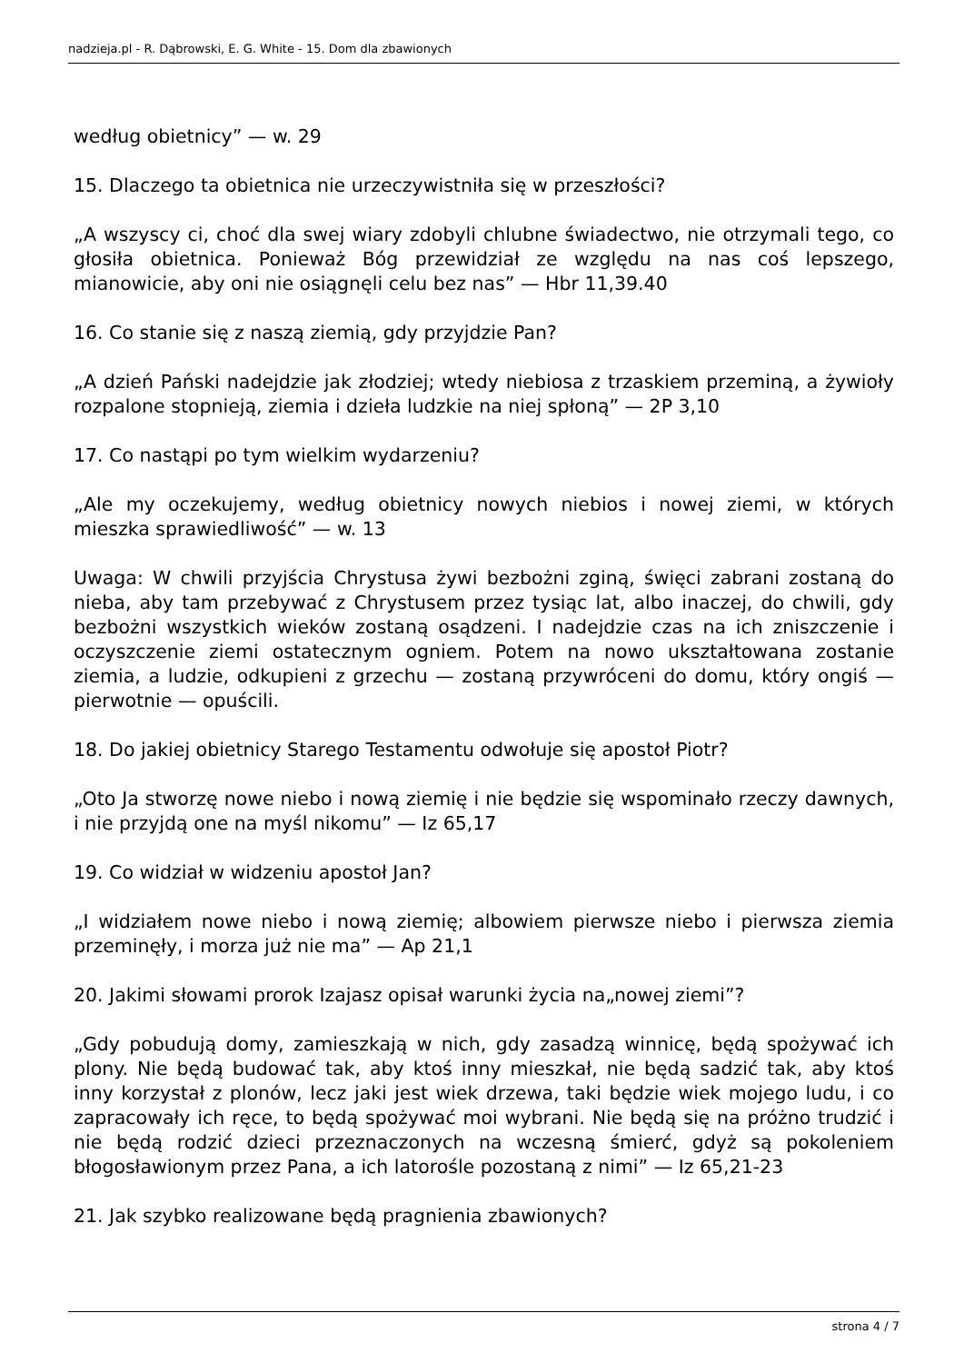nadzieja.pl - R. Dąbrowski, E. G. White - 15. Dom dla zbawionych
według obietnicy” — w. 29
15. Dlaczego ta obietnica nie urzeczywistniła się w przeszłości?
„A wszyscy ci, choć dla swej wiary zdobyli chlubne świadectwo, nie otrzymali tego, co głosiła obietnica. Ponieważ Bóg przewidział ze względu na nas coś lepszego, mianowicie, aby oni nie osiągnęli celu bez nas” — Hbr 11,39.40
16. Co stanie się z naszą ziemią, gdy przyjdzie Pan?
„A dzień Pański nadejdzie jak złodziej; wtedy niebiosa z trzaskiem przeminą, a żywioły rozpalone stopnieją, ziemia i dzieła ludzkie na niej spłoną” — 2P 3,10
17. Co nastąpi po tym wielkim wydarzeniu?
„Ale my oczekujemy, według obietnicy nowych niebios i nowej ziemi, w których mieszka sprawiedliwość” — w. 13
Uwaga: W chwili przyjścia Chrystusa żywi bezbożni zginą, święci zabrani zostaną do nieba, aby tam przebywać z Chrystusem przez tysiąc lat, albo inaczej, do chwili, gdy bezbożni wszystkich wieków zostaną osądzeni. I nadejdzie czas na ich zniszczenie i oczyszczenie ziemi ostatecznym ogniem. Potem na nowo ukształtowana zostanie ziemia, a ludzie, odkupieni z grzechu — zostaną przywróceni do domu, który ongiś — pierwotnie — opuścili.
18. Do jakiej obietnicy Starego Testamentu odwołuje się apostoł Piotr?
„Oto Ja stworzę nowe niebo i nową ziemię i nie będzie się wspominało rzeczy dawnych, i nie przyjdą one na myśl nikomu” — Iz 65,17
19. Co widział w widzeniu apostoł Jan?
„I widziałem nowe niebo i nową ziemię; albowiem pierwsze niebo i pierwsza ziemia przeminęły, i morza już nie ma” — Ap 21,1
20. Jakimi słowami prorok Izajasz opisał warunki życia na„nowej ziemi”?
„Gdy pobudują domy, zamieszkają w nich, gdy zasadzą winnicę, będą spożywać ich plony. Nie będą budować tak, aby ktoś inny mieszkał, nie będą sadzić tak, aby ktoś inny korzystał z plonów, lecz jaki jest wiek drzewa, taki będzie wiek mojego ludu, i co zapracowały ich ręce, to będą spożywać moi wybrani. Nie będą się na próżno trudzić i nie będą rodzić dzieci przeznaczonych na wczesną śmierć, gdyż są pokoleniem błogosławionym przez Pana, a ich latorośle pozostaną z nimi” — Iz 65,21-23
21. Jak szybko realizowane będą pragnienia zbawionych?
strona 4 / 7